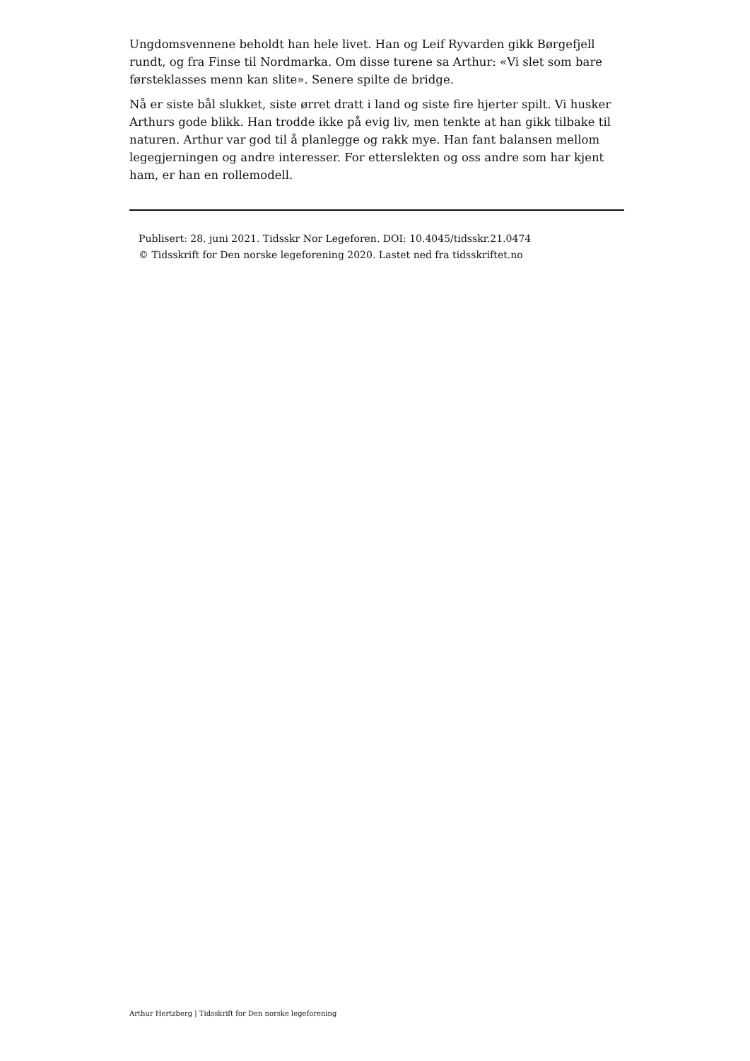Ungdomsvennene beholdt han hele livet. Han og Leif Ryvarden gikk Børgefjell rundt, og fra Finse til Nordmarka. Om disse turene sa Arthur: «Vi slet som bare førsteklasses menn kan slite». Senere spilte de bridge.
Nå er siste bål slukket, siste ørret dratt i land og siste fire hjerter spilt. Vi husker Arthurs gode blikk. Han trodde ikke på evig liv, men tenkte at han gikk tilbake til naturen. Arthur var god til å planlegge og rakk mye. Han fant balansen mellom legegjerningen og andre interesser. For etterslekten og oss andre som har kjent ham, er han en rollemodell.
Publisert: 28. juni 2021. Tidsskr Nor Legeforen. DOI: 10.4045/tidsskr.21.0474
© Tidsskrift for Den norske legeforening 2020. Lastet ned fra tidsskriftet.no
Arthur Hertzberg | Tidsskrift for Den norske legeforening